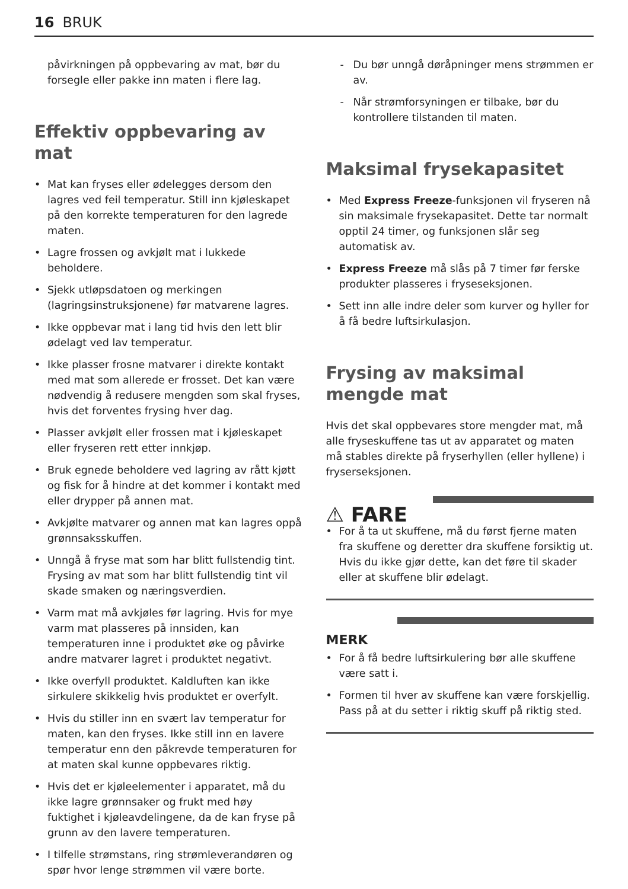16 BRUK
påvirkningen på oppbevaring av mat, bør du forsegle eller pakke inn maten i flere lag.
Effektiv oppbevaring av mat
• Mat kan fryses eller ødelegges dersom den lagres ved feil temperatur. Still inn kjøleskapet på den korrekte temperaturen for den lagrede maten.
• Lagre frossen og avkjølt mat i lukkede beholdere.
• Sjekk utløpsdatoen og merkingen (lagringsinstruksjonene) før matvarene lagres.
• Ikke oppbevar mat i lang tid hvis den lett blir ødelagt ved lav temperatur.
• Ikke plasser frosne matvarer i direkte kontakt med mat som allerede er frosset. Det kan være nødvendig å redusere mengden som skal fryses, hvis det forventes frysing hver dag.
• Plasser avkjølt eller frossen mat i kjøleskapet eller fryseren rett etter innkjøp.
• Bruk egnede beholdere ved lagring av rått kjøtt og fisk for å hindre at det kommer i kontakt med eller drypper på annen mat.
• Avkjølte matvarer og annen mat kan lagres oppå grønnsaksskuffen.
• Unngå å fryse mat som har blitt fullstendig tint. Frysing av mat som har blitt fullstendig tint vil skade smaken og næringsverdien.
• Varm mat må avkjøles før lagring. Hvis for mye varm mat plasseres på innsiden, kan temperaturen inne i produktet øke og påvirke andre matvarer lagret i produktet negativt.
• Ikke overfyll produktet. Kaldluften kan ikke sirkulere skikkelig hvis produktet er overfylt.
• Hvis du stiller inn en svært lav temperatur for maten, kan den fryses. Ikke still inn en lavere temperatur enn den påkrevde temperaturen for at maten skal kunne oppbevares riktig.
• Hvis det er kjøleelementer i apparatet, må du ikke lagre grønnsaker og frukt med høy fuktighet i kjøleavdelingene, da de kan fryse på grunn av den lavere temperaturen.
• I tilfelle strømstans, ring strømleverandøren og spør hvor lenge strømmen vil være borte.
- Du bør unngå døråpninger mens strømmen er av.
- Når strømforsyningen er tilbake, bør du kontrollere tilstanden til maten.
Maksimal frysekapasitet
• Med Express Freeze-funksjonen vil fryseren nå sin maksimale frysekapasitet. Dette tar normalt opptil 24 timer, og funksjonen slår seg automatisk av.
• Express Freeze må slås på 7 timer før ferske produkter plasseres i fryseseksjonen.
• Sett inn alle indre deler som kurver og hyller for å få bedre luftsirkulasjon.
Frysing av maksimal mengde mat
Hvis det skal oppbevares store mengder mat, må alle fryseskuffene tas ut av apparatet og maten må stables direkte på fryserhyllen (eller hyllene) i fryserseksjonen.
⚠ FARE
• For å ta ut skuffene, må du først fjerne maten fra skuffene og deretter dra skuffene forsiktig ut. Hvis du ikke gjør dette, kan det føre til skader eller at skuffene blir ødelagt.
MERK
• For å få bedre luftsirkulering bør alle skuffene være satt i.
• Formen til hver av skuffene kan være forskjellig. Pass på at du setter i riktig skuff på riktig sted.